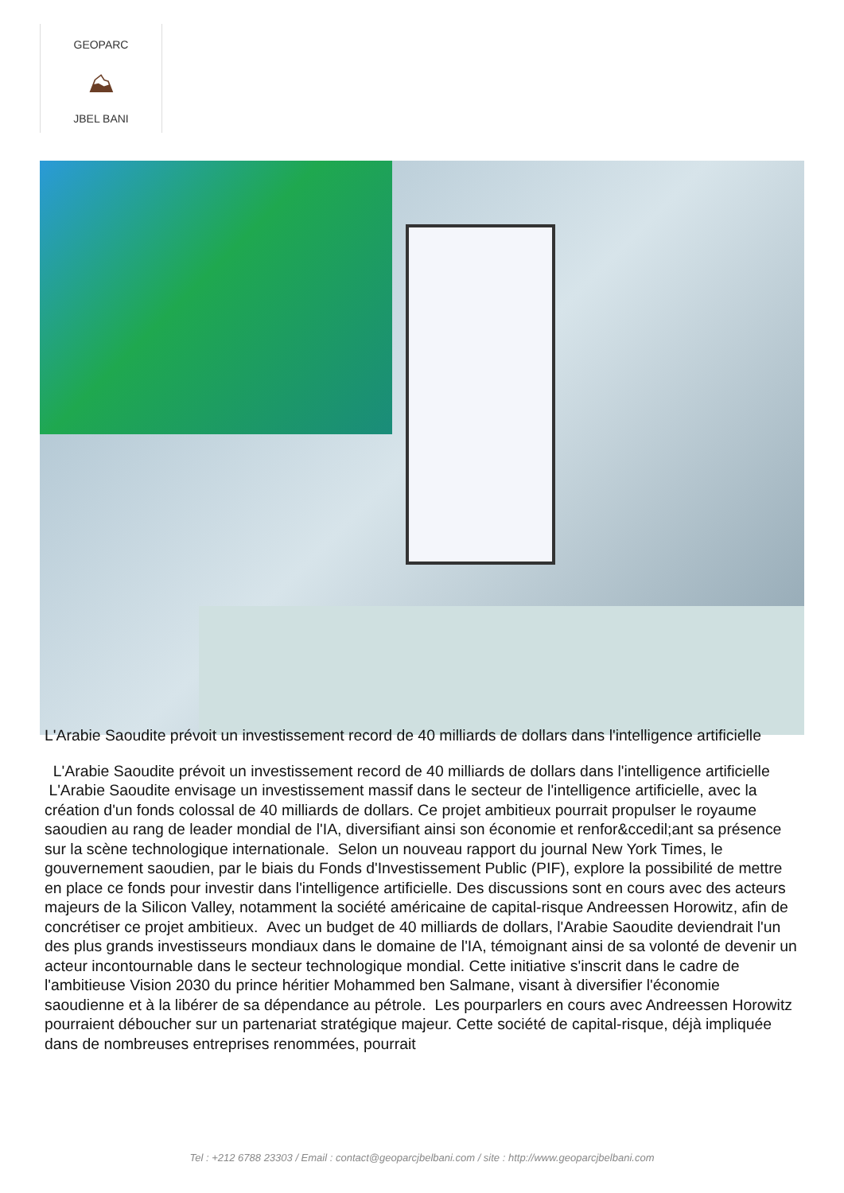GEOPARC
⛰
JBEL BANI
L'Arabie Saoudite prévoit un investissement record de 40 milliards de dollars dans l'intelligence artificielle
L'Arabie Saoudite prévoit un investissement record de 40 milliards de dollars dans l'intelligence artificielle L'Arabie Saoudite envisage un investissement massif dans le secteur de l'intelligence artificielle, avec la création d'un fonds colossal de 40 milliards de dollars. Ce projet ambitieux pourrait propulser le royaume saoudien au rang de leader mondial de l'IA, diversifiant ainsi son économie et renfor&ccedil;ant sa présence sur la scène technologique internationale. Selon un nouveau rapport du journal New York Times, le gouvernement saoudien, par le biais du Fonds d'Investissement Public (PIF), explore la possibilité de mettre en place ce fonds pour investir dans l'intelligence artificielle. Des discussions sont en cours avec des acteurs majeurs de la Silicon Valley, notamment la société américaine de capital-risque Andreessen Horowitz, afin de concrétiser ce projet ambitieux. Avec un budget de 40 milliards de dollars, l'Arabie Saoudite deviendrait l'un des plus grands investisseurs mondiaux dans le domaine de l'IA, témoignant ainsi de sa volonté de devenir un acteur incontournable dans le secteur technologique mondial. Cette initiative s'inscrit dans le cadre de l'ambitieuse Vision 2030 du prince héritier Mohammed ben Salmane, visant à diversifier l'économie saoudienne et à la libérer de sa dépendance au pétrole. Les pourparlers en cours avec Andreessen Horowitz pourraient déboucher sur un partenariat stratégique majeur. Cette société de capital-risque, déjà impliquée dans de nombreuses entreprises renommées, pourrait
Tel : +212 6788 23303 / Email : contact@geoparcjbelbani.com / site : http://www.geoparcjbelbani.com